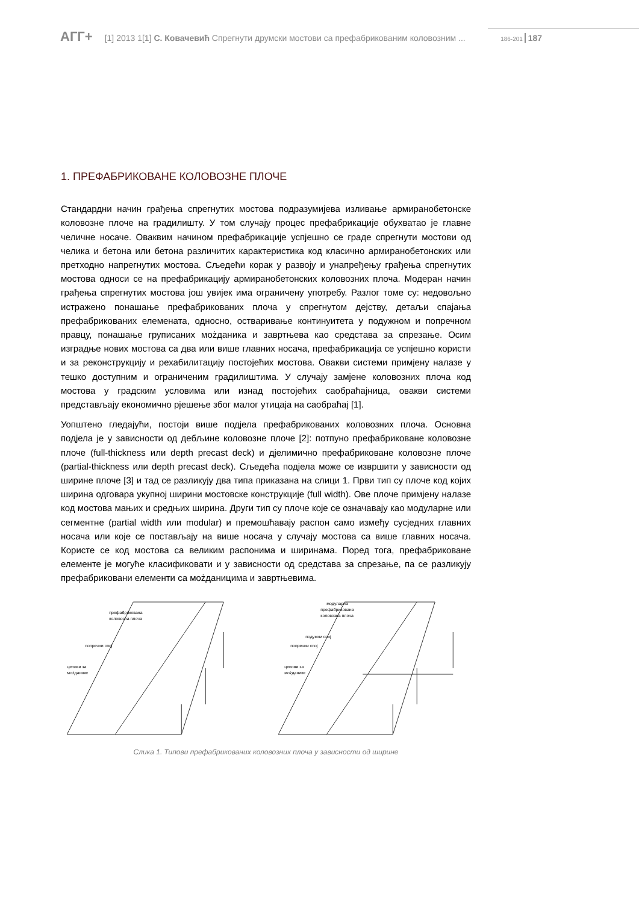АГГ+ [1] 2013 1[1] С. Ковачевић Спрегнути друмски мостови са префабрикованим коловозним ... 186-201 187
1. ПРЕФАБРИКОВАНЕ КОЛОВОЗНЕ ПЛОЧЕ
Стандардни начин грађења спрегнутих мостова подразумијева изливање армиранобетонске коловозне плоче на градилишту. У том случају процес префабрикације обухватао је главне челичне носаче. Оваквим начином префабрикације успјешно се граде спрегнути мостови од челика и бетона или бетона различитих карактеристика код класично армиранобетонских или претходно напрегнутих мостова. Сљедећи корак у развоју и унапређењу грађења спрегнутих мостова односи се на префабрикацију армиранобетонских коловозних плоча. Модеран начин грађења спрегнутих мостова још увијек има ограничену употребу. Разлог томе су: недовољно истражено понашање префабрикованих плоча у спрегнутом дејству, детаљи спајања префабрикованих елемената, односно, остваривање континуитета у подужном и попречном правцу, понашање груписаних мożданика и завртњева као средстава за спрезање. Осим изградње нових мостова са два или више главних носача, префабрикација се успјешно користи и за реконструкцију и рехабилитацију постојећих мостова. Овакви системи примјену налазе у тешко доступним и ограниченим градилиштима. У случају замјене коловозних плоча код мостова у градским условима или изнад постојећих саобраћајница, овакви системи представљају економично рјешење због малог утицаја на саобраћај [1].
Уопштено гледајући, постоји више подјела префабрикованих коловозних плоча. Основна подјела је у зависности од дебљине коловозне плоче [2]: потпуно префабриковане коловозне плоче (full-thickness или depth precast deck) и дјелимично префабриковане коловозне плоче (partial-thickness или depth precast deck). Сљедећа подјела може се извршити у зависности од ширине плоче [3] и тад се разликују два типа приказана на слици 1. Први тип су плоче код којих ширина одговара укупној ширини мостовске конструкције (full width). Ове плоче примјену налазе код мостова мањих и средњих ширина. Други тип су плоче које се означавају као модуларне или сегментне (partial width или modular) и премошћавају распон само између сусједних главних носача или које се постављају на више носача у случају мостова са више главних носача. Користе се код мостова са великим распонима и ширинама. Поред тога, префабриковане елементе је могуће класификовати и у зависности од средстава за спрезање, па се разликују префабриковани елементи са мożданицима и завртњевима.
префабрикована
коловозна плоча
попречни спој
цепови за
мożданике
модуларна
префабрикована
коловозна плоча
подужни спој
попречни спој
цепови за
мożданике
Слика 1. Типови префабрикованих коловозних плоча у зависности од ширине